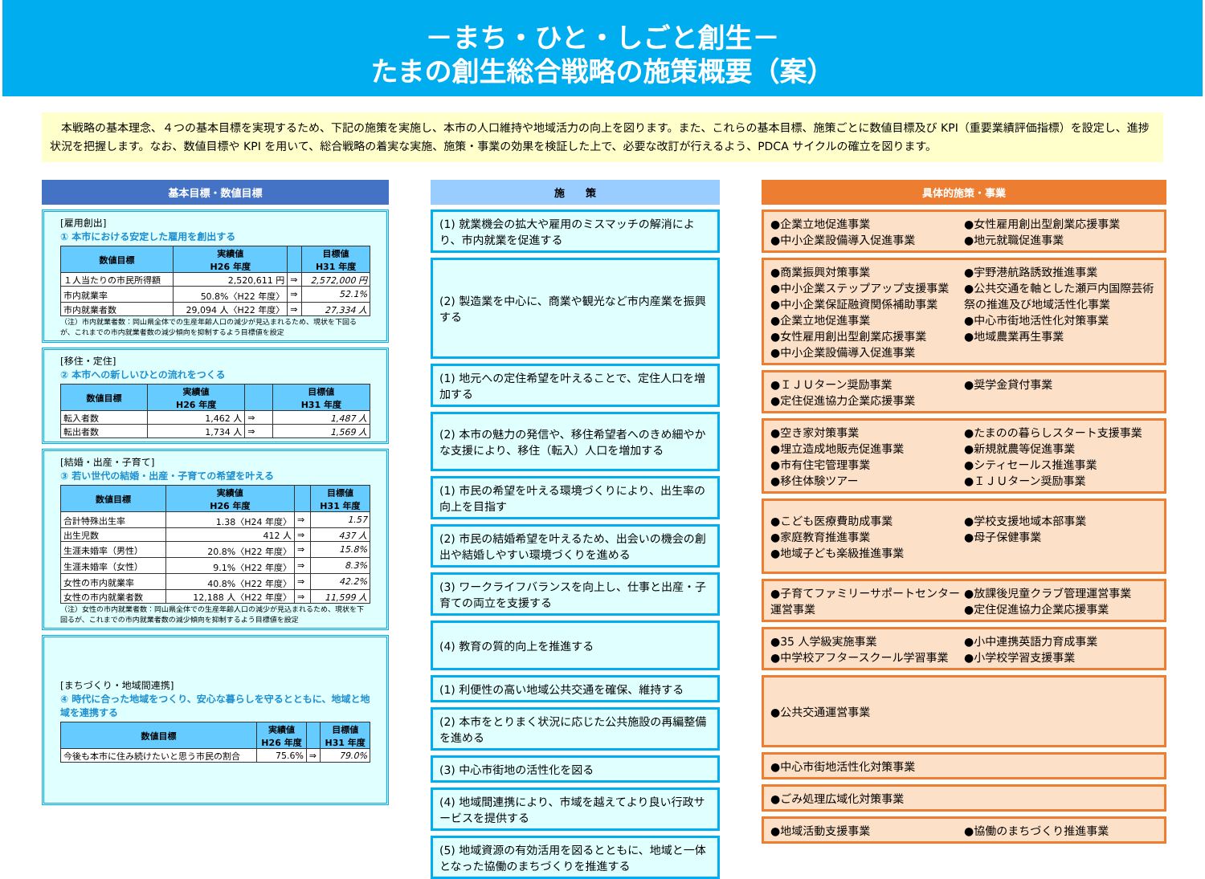－まち・ひと・しごと創生－
たまの創生総合戦略の施策概要（案）
　本戦略の基本理念、４つの基本目標を実現するため、下記の施策を実施し、本市の人口維持や地域活力の向上を図ります。また、これらの基本目標、施策ごとに数値目標及び KPI（重要業績評価指標）を設定し、進捗状況を把握します。なお、数値目標や KPI を用いて、総合戦略の着実な実施、施策・事業の効果を検証した上で、必要な改訂が行えるよう、PDCA サイクルの確立を図ります。
基本目標・数値目標
[雇用創出]
① 本市における安定した雇用を創出する
| 数値目標 | 実績値 H26 年度 | | 目標値 H31 年度 |
| --- | --- | --- | --- |
| １人当たりの市民所得額 | 2,520,611 円 | ⇒ | 2,572,000 円 |
| 市内就業率 | 50.8%〈H22 年度〉 | ⇒ | 52.1% |
| 市内就業者数 | 29,094 人〈H22 年度〉 | ⇒ | 27,334 人 |
（注）市内就業者数：岡山県全体での生産年齢人口の減少が見込まれるため、現状を下回るが、これまでの市内就業者数の減少傾向を抑制するよう目標値を設定
[移住・定住]
② 本市への新しいひとの流れをつくる
| 数値目標 | 実績値 H26 年度 | | 目標値 H31 年度 |
| --- | --- | --- | --- |
| 転入者数 | 1,462 人 | ⇒ | 1,487 人 |
| 転出者数 | 1,734 人 | ⇒ | 1,569 人 |
[結婚・出産・子育て]
③ 若い世代の結婚・出産・子育ての希望を叶える
| 数値目標 | 実績値 H26 年度 | | 目標値 H31 年度 |
| --- | --- | --- | --- |
| 合計特殊出生率 | 1.38〈H24 年度〉 | ⇒ | 1.57 |
| 出生児数 | 412 人 | ⇒ | 437 人 |
| 生涯未婚率（男性） | 20.8%〈H22 年度〉 | ⇒ | 15.8% |
| 生涯未婚率（女性） | 9.1%〈H22 年度〉 | ⇒ | 8.3% |
| 女性の市内就業率 | 40.8%〈H22 年度〉 | ⇒ | 42.2% |
| 女性の市内就業者数 | 12,188 人〈H22 年度〉 | ⇒ | 11,599 人 |
（注）女性の市内就業者数：岡山県全体での生産年齢人口の減少が見込まれるため、現状を下回るが、これまでの市内就業者数の減少傾向を抑制するよう目標値を設定
[まちづくり・地域間連携]
④ 時代に合った地域をつくり、安心な暮らしを守るとともに、地域と地域を連携する
| 数値目標 | 実績値 H26 年度 | | 目標値 H31 年度 |
| --- | --- | --- | --- |
| 今後も本市に住み続けたいと思う市民の割合 | 75.6% | ⇒ | 79.0% |
施　　策
(1) 就業機会の拡大や雇用のミスマッチの解消により、市内就業を促進する
(2) 製造業を中心に、商業や観光など市内産業を振興する
(1) 地元への定住希望を叶えることで、定住人口を増加する
(2) 本市の魅力の発信や、移住希望者へのきめ細やかな支援により、移住（転入）人口を増加する
(1) 市民の希望を叶える環境づくりにより、出生率の向上を目指す
(2) 市民の結婚希望を叶えるため、出会いの機会の創出や結婚しやすい環境づくりを進める
(3) ワークライフバランスを向上し、仕事と出産・子育ての両立を支援する
(4) 教育の質的向上を推進する
(1) 利便性の高い地域公共交通を確保、維持する
(2) 本市をとりまく状況に応じた公共施設の再編整備を進める
(3) 中心市街地の活性化を図る
(4) 地域間連携により、市域を越えてより良い行政サービスを提供する
(5) 地域資源の有効活用を図るとともに、地域と一体となった協働のまちづくりを推進する
具体的施策・事業
●企業立地促進事業
●中小企業設備導入促進事業 ●女性雇用創出型創業応援事業
●地元就職促進事業
●商業振興対策事業
●中小企業ステップアップ支援事業
●中小企業保証融資関係補助事業
●企業立地促進事業
●女性雇用創出型創業応援事業
●中小企業設備導入促進事業 ●宇野港航路誘致推進事業
●公共交通を軸とした瀬戸内国際芸術祭の推進及び地域活性化事業
●中心市街地活性化対策事業
●地域農業再生事業
●ＩＪＵターン奨励事業
●定住促進協力企業応援事業 ●奨学金貸付事業
●空き家対策事業
●埋立造成地販売促進事業
●市有住宅管理事業
●移住体験ツアー ●たまのの暮らしスタート支援事業
●新規就農等促進事業
●シティセールス推進事業
●ＩＪＵターン奨励事業
●こども医療費助成事業
●家庭教育推進事業
●地域子ども楽級推進事業 ●学校支援地域本部事業
●母子保健事業
●子育てファミリーサポートセンター運営事業 ●放課後児童クラブ管理運営事業
●定住促進協力企業応援事業
●35 人学級実施事業
●中学校アフタースクール学習事業 ●小中連携英語力育成事業
●小学校学習支援事業
●公共交通運営事業
●中心市街地活性化対策事業
●ごみ処理広域化対策事業
●地域活動支援事業 ●協働のまちづくり推進事業